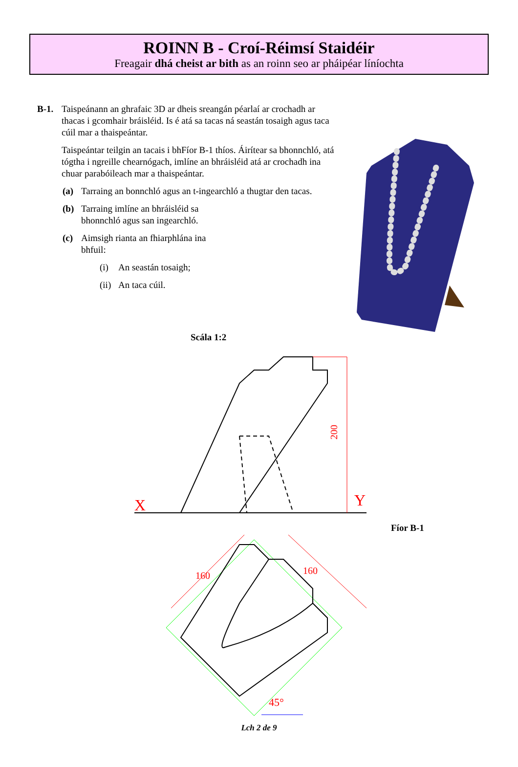ROINN B - Croí-Réimsí Staidéir
Freagair dhá cheist ar bith as an roinn seo ar pháipéar líníochta
B-1. Taispeánann an ghrafaic 3D ar dheis sreangán péarlaí ar crochadh ar thacas i gcomhair bráisléid. Is é atá sa tacas ná seastán tosaigh agus taca cúil mar a thaispeántar.
Taispeántar teilgin an tacais i bhFíor B-1 thíos. Áirítear sa bhonnchló, atá tógtha i ngreille chearnógach, imlíne an bhráisléid atá ar crochadh ina chuar parabóileach mar a thaispeántar.
(a) Tarraing an bonnchló agus an t-ingearchló a thugtar den tacas.
(b) Tarraing imlíne an bhráisléid sa bhonnchló agus san ingearchló.
(c) Aimsigh rianta an fhiarphlána ina bhfuil:
(i) An seastán tosaigh;
(ii) An taca cúil.
Scála 1:2
200
X
Y
160
160
45°
Fíor B-1
Lch 2 de 9